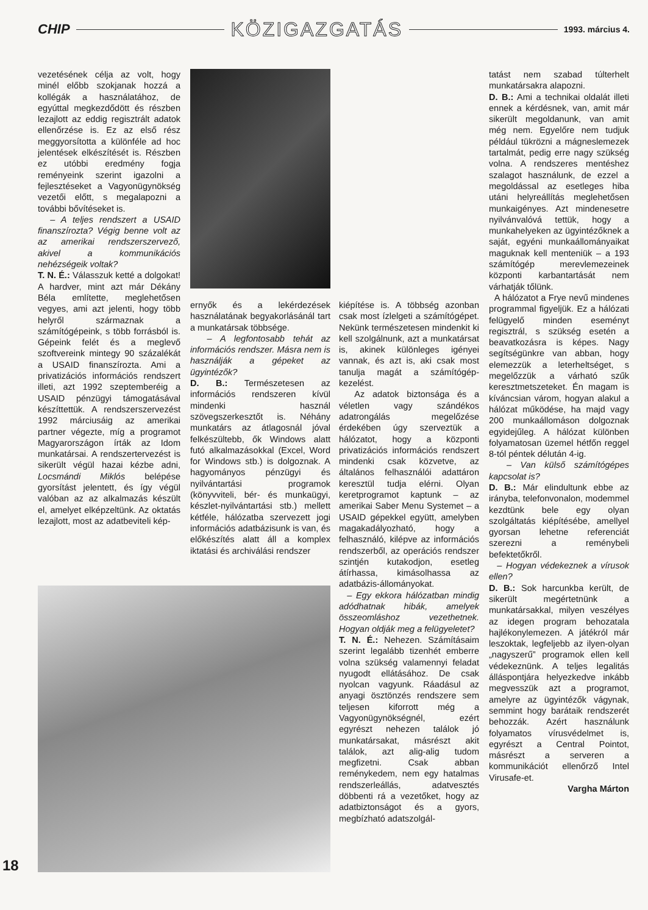CHIP KÖZIGAZGATÁS 1993. március 4.
vezetésének célja az volt, hogy minél előbb szokjanak hozzá a kollégák a használatához, de egyúttal megkezdődött és részben lezajlott az eddig regisztrált adatok ellenőrzése is. Ez az első rész meggyorsította a különféle ad hoc jelentések elkészítését is. Részben ez utóbbi eredmény fogja reményeink szerint igazolni a fejlesztéseket a Vagyonügynökség vezetői előtt, s megalapozni a további bővítéseket is.
– A teljes rendszert a USAID finanszírozta? Végig benne volt az az amerikai rendszerszervező, akivel a kommunikációs nehézségeik voltak?
T. N. É.: Válasszuk ketté a dolgokat! A hardver, mint azt már Dékány Béla említette, meglehetősen vegyes, ami azt jelenti, hogy több helyről származnak a számítógépeink, s több forrásból is. Gépeink felét és a meglevő szoftvereink mintegy 90 százalékát a USAID finanszírozta. Ami a privatizációs információs rendszert illeti, azt 1992 szeptemberéig a USAID pénzügyi támogatásával készíttettük. A rendszerszervezést 1992 márciusáig az amerikai partner végezte, míg a programot Magyarországon írták az Idom munkatársai. A rendszertervezést is sikerült végül hazai kézbe adni, Locsmándi Miklós belépése gyorsítást jelentett, és így végül valóban az az alkalmazás készült el, amelyet elképzeltünk. Az oktatás lezajlott, most az adatbeviteli kép-
ernyők és a lekérdezések használatának begyakorlásánál tart a munkatársak többsége.
– A legfontosabb tehát az információs rendszer. Másra nem is használják a gépeket az ügyintézők?
D. B.: Természetesen az információs rendszeren kívül mindenki használ szövegszerkesztőt is. Néhány munkatárs az átlagosnál jóval felkészültebb, ők Windows alatt futó alkalmazásokkal (Excel, Word for Windows stb.) is dolgoznak. A hagyományos pénzügyi és nyilvántartási programok (könyvviteli, bér- és munkaügyi, készlet-nyilvántartási stb.) mellett kétféle, hálózatba szervezett jogi információs adatbázisunk is van, és előkészítés alatt áll a komplex iktatási és archiválási rendszer
kiépítése is. A többség azonban csak most ízlelgeti a számítógépet. Nekünk természetesen mindenkit ki kell szolgálnunk, azt a munkatársat is, akinek különleges igényei vannak, és azt is, aki csak most tanulja magát a számítógép-kezelést.
Az adatok biztonsága és a véletlen vagy szándékos adatrongálás megelőzése érdekében úgy szerveztük a hálózatot, hogy a központi privatizációs információs rendszert mindenki csak közvetve, az általános felhasználói adattáron keresztül tudja elérni. Olyan keretprogramot kaptunk – az amerikai Saber Menu Systemet – a USAID gépekkel együtt, amelyben magakadályozható, hogy a felhasználó, kilépve az információs rendszerből, az operációs rendszer szintjén kutakodjon, esetleg átírhassa, kimásolhassa az adatbázis-állományokat.
– Egy ekkora hálózatban mindig adódhatnak hibák, amelyek összeomláshoz vezethetnek. Hogyan oldják meg a felügyeletet?
T. N. É.: Nehezen. Számításaim szerint legalább tizenhét emberre volna szükség valamennyi feladat nyugodt ellátásához. De csak nyolcan vagyunk. Ráadásul az anyagi ösztönzés rendszere sem teljesen kiforrott még a Vagyonügynökségnél, ezért egyrészt nehezen találok jó munkatársakat, másrészt akit találok, azt alig-alig tudom megfizetni. Csak abban reménykedem, nem egy hatalmas rendszerleállás, adatvesztés döbbenti rá a vezetőket, hogy az adatbiztonságot és a gyors, megbízható adatszolgál-
tatást nem szabad túlterhelt munkatársakra alapozni.
D. B.: Ami a technikai oldalát illeti ennek a kérdésnek, van, amit már sikerült megoldanunk, van amit még nem. Egyelőre nem tudjuk például tükrözni a mágneslemezek tartalmát, pedig erre nagy szükség volna. A rendszeres mentéshez szalagot használunk, de ezzel a megoldással az esetleges hiba utáni helyreállítás meglehetősen munkaigényes. Azt mindenesetre nyilvánvalóvá tettük, hogy a munkahelyeken az ügyintézőknek a saját, egyéni munkaállományaikat maguknak kell menteniük – a 193 számítógép merevlemezeinek központi karbantartását nem várhatják tőlünk.
A hálózatot a Frye nevű mindenes programmal figyeljük. Ez a hálózati felügyelő minden eseményt regisztrál, s szükség esetén a beavatkozásra is képes. Nagy segítségünkre van abban, hogy elemezzük a leterheltséget, s megelőzzük a várható szűk keresztmetszeteket. Én magam is kíváncsian várom, hogyan alakul a hálózat működése, ha majd vagy 200 munkaállomáson dolgoznak egyidejűleg. A hálózat különben folyamatosan üzemel hétfőn reggel 8-tól péntek délután 4-ig.
– Van külső számítógépes kapcsolat is?
D. B.: Már elindultunk ebbe az irányba, telefonvonalon, modemmel kezdtünk bele egy olyan szolgáltatás kiépítésébe, amellyel gyorsan lehetne referenciát szerezni a reménybeli befektetőkről.
– Hogyan védekeznek a vírusok ellen?
D. B.: Sok harcunkba került, de sikerült megértetnünk a munkatársakkal, milyen veszélyes az idegen program behozatala hajlékonylemezen. A játékról már leszoktak, legfeljebb az ilyen-olyan „nagyszerű” programok ellen kell védekeznünk. A teljes legalitás álláspontjára helyezkedve inkább megvesszük azt a programot, amelyre az ügyintézők vágynak, semmint hogy barátaik rendszerét behozzák. Azért használunk folyamatos vírusvédelmet is, egyrészt a Central Pointot, másrészt a serveren a kommunikációt ellenőrző Intel Virusafe-et.
Vargha Márton
18